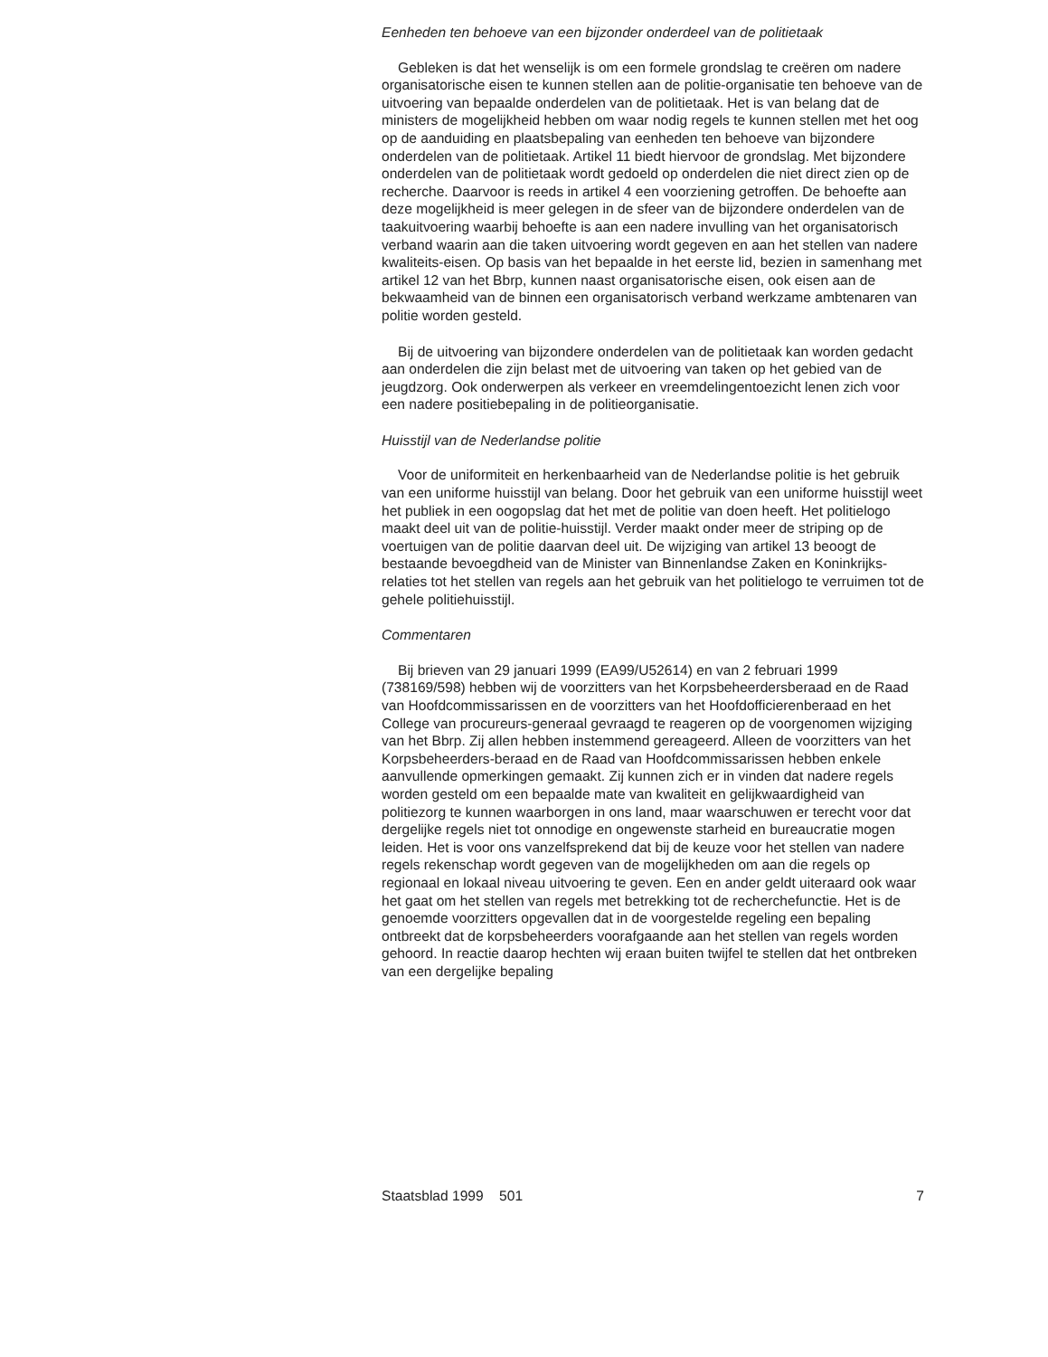Eenheden ten behoeve van een bijzonder onderdeel van de politietaak
Gebleken is dat het wenselijk is om een formele grondslag te creëren om nadere organisatorische eisen te kunnen stellen aan de politie-organisatie ten behoeve van de uitvoering van bepaalde onderdelen van de politietaak. Het is van belang dat de ministers de mogelijkheid hebben om waar nodig regels te kunnen stellen met het oog op de aanduiding en plaatsbepaling van eenheden ten behoeve van bijzondere onderdelen van de politietaak. Artikel 11 biedt hiervoor de grondslag. Met bijzondere onderdelen van de politietaak wordt gedoeld op onderdelen die niet direct zien op de recherche. Daarvoor is reeds in artikel 4 een voorziening getroffen. De behoefte aan deze mogelijkheid is meer gelegen in de sfeer van de bijzondere onderdelen van de taakuitvoering waarbij behoefte is aan een nadere invulling van het organisatorisch verband waarin aan die taken uitvoering wordt gegeven en aan het stellen van nadere kwaliteits-eisen. Op basis van het bepaalde in het eerste lid, bezien in samenhang met artikel 12 van het Bbrp, kunnen naast organisatorische eisen, ook eisen aan de bekwaamheid van de binnen een organisatorisch verband werkzame ambtenaren van politie worden gesteld.
Bij de uitvoering van bijzondere onderdelen van de politietaak kan worden gedacht aan onderdelen die zijn belast met de uitvoering van taken op het gebied van de jeugdzorg. Ook onderwerpen als verkeer en vreemdelingentoezicht lenen zich voor een nadere positiebepaling in de politieorganisatie.
Huisstijl van de Nederlandse politie
Voor de uniformiteit en herkenbaarheid van de Nederlandse politie is het gebruik van een uniforme huisstijl van belang. Door het gebruik van een uniforme huisstijl weet het publiek in een oogopslag dat het met de politie van doen heeft. Het politielogo maakt deel uit van de politie-huisstijl. Verder maakt onder meer de striping op de voertuigen van de politie daarvan deel uit. De wijziging van artikel 13 beoogt de bestaande bevoegdheid van de Minister van Binnenlandse Zaken en Koninkrijks-relaties tot het stellen van regels aan het gebruik van het politielogo te verruimen tot de gehele politiehuisstijl.
Commentaren
Bij brieven van 29 januari 1999 (EA99/U52614) en van 2 februari 1999 (738169/598) hebben wij de voorzitters van het Korpsbeheerdersberaad en de Raad van Hoofdcommissarissen en de voorzitters van het Hoofdofficierenberaad en het College van procureurs-generaal gevraagd te reageren op de voorgenomen wijziging van het Bbrp. Zij allen hebben instemmend gereageerd. Alleen de voorzitters van het Korpsbeheerders-beraad en de Raad van Hoofdcommissarissen hebben enkele aanvullende opmerkingen gemaakt. Zij kunnen zich er in vinden dat nadere regels worden gesteld om een bepaalde mate van kwaliteit en gelijkwaardigheid van politiezorg te kunnen waarborgen in ons land, maar waarschuwen er terecht voor dat dergelijke regels niet tot onnodige en ongewenste starheid en bureaucratie mogen leiden. Het is voor ons vanzelfsprekend dat bij de keuze voor het stellen van nadere regels rekenschap wordt gegeven van de mogelijkheden om aan die regels op regionaal en lokaal niveau uitvoering te geven. Een en ander geldt uiteraard ook waar het gaat om het stellen van regels met betrekking tot de recherchefunctie. Het is de genoemde voorzitters opgevallen dat in de voorgestelde regeling een bepaling ontbreekt dat de korpsbeheerders voorafgaande aan het stellen van regels worden gehoord. In reactie daarop hechten wij eraan buiten twijfel te stellen dat het ontbreken van een dergelijke bepaling
Staatsblad 1999 501 7